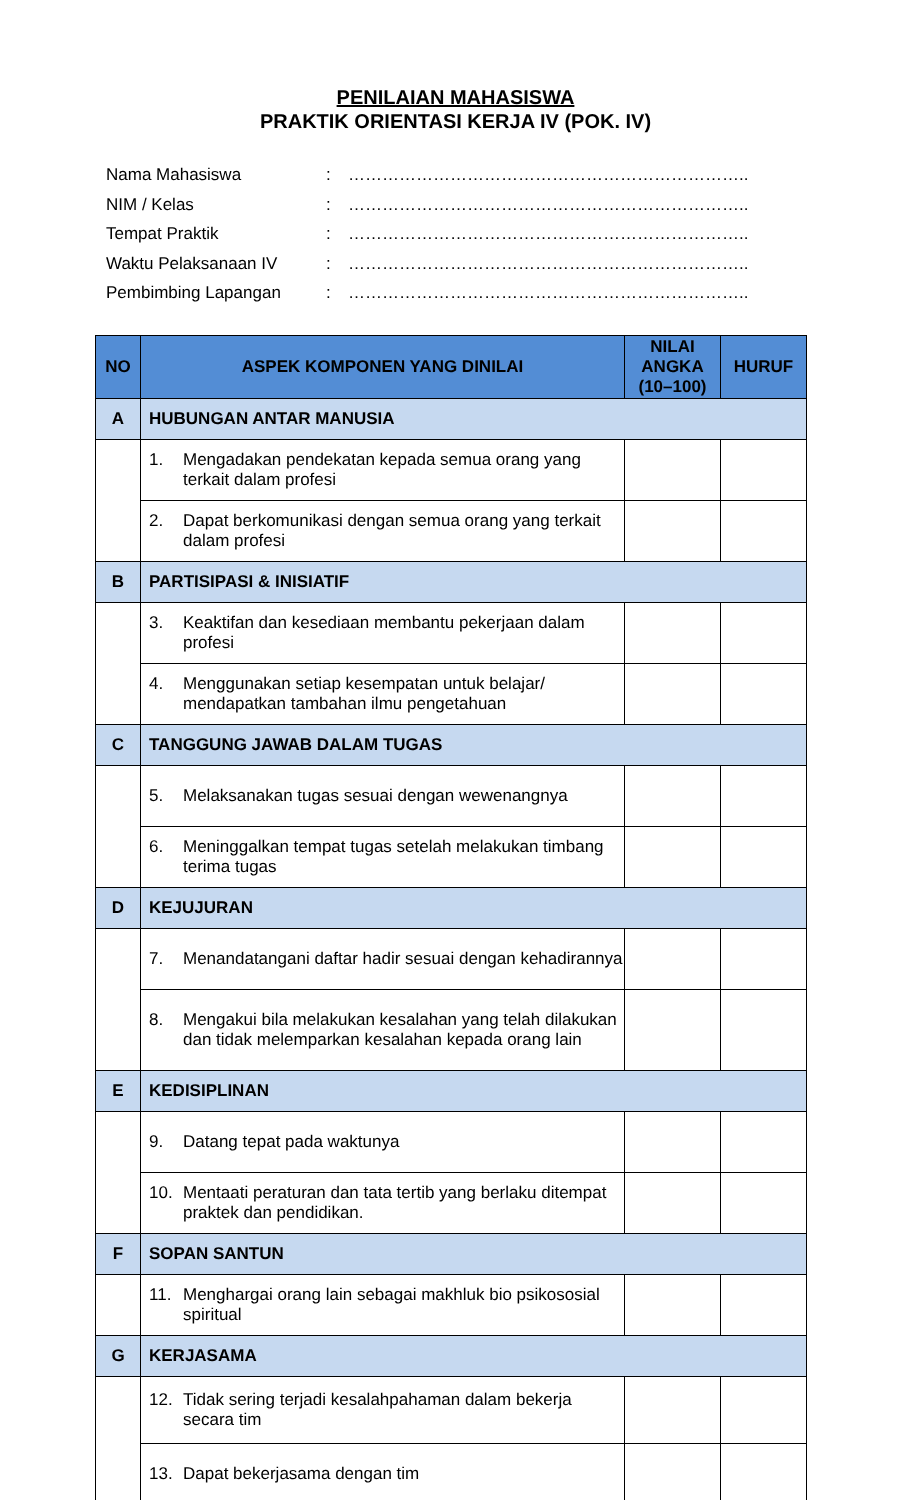PENILAIAN MAHASISWA
PRAKTIK ORIENTASI KERJA IV (POK. IV)
Nama Mahasiswa: ……………………………………………………………..
NIM / Kelas: ……………………………………………………………..
Tempat Praktik: ……………………………………………………………..
Waktu Pelaksanaan IV: ……………………………………………………………..
Pembimbing Lapangan: ……………………………………………………………..
| NO | ASPEK KOMPONEN YANG DINILAI | NILAI ANGKA (10–100) | HURUF |
| --- | --- | --- | --- |
| A | HUBUNGAN ANTAR MANUSIA | | |
| | 1. Mengadakan pendekatan kepada semua orang yang terkait dalam profesi | | |
| | 2. Dapat berkomunikasi dengan semua orang yang terkait dalam profesi | | |
| B | PARTISIPASI & INISIATIF | | |
| | 3. Keaktifan dan kesediaan membantu pekerjaan dalam profesi | | |
| | 4. Menggunakan setiap kesempatan untuk belajar/ mendapatkan tambahan ilmu pengetahuan | | |
| C | TANGGUNG JAWAB DALAM TUGAS | | |
| | 5. Melaksanakan tugas sesuai dengan wewenangnya | | |
| | 6. Meninggalkan tempat tugas setelah melakukan timbang terima tugas | | |
| D | KEJUJURAN | | |
| | 7. Menandatangani daftar hadir sesuai dengan kehadirannya | | |
| | 8. Mengakui bila melakukan kesalahan yang telah dilakukan dan tidak melemparkan kesalahan kepada orang lain | | |
| E | KEDISIPLINAN | | |
| | 9. Datang tepat pada waktunya | | |
| | 10. Mentaati peraturan dan tata tertib yang berlaku ditempat praktek dan pendidikan. | | |
| F | SOPAN SANTUN | | |
| | 11. Menghargai orang lain sebagai makhluk bio psikososial spiritual | | |
| G | KERJASAMA | | |
| | 12. Tidak sering terjadi kesalahpahaman dalam bekerja secara tim | | |
| | 13. Dapat bekerjasama dengan tim | | |